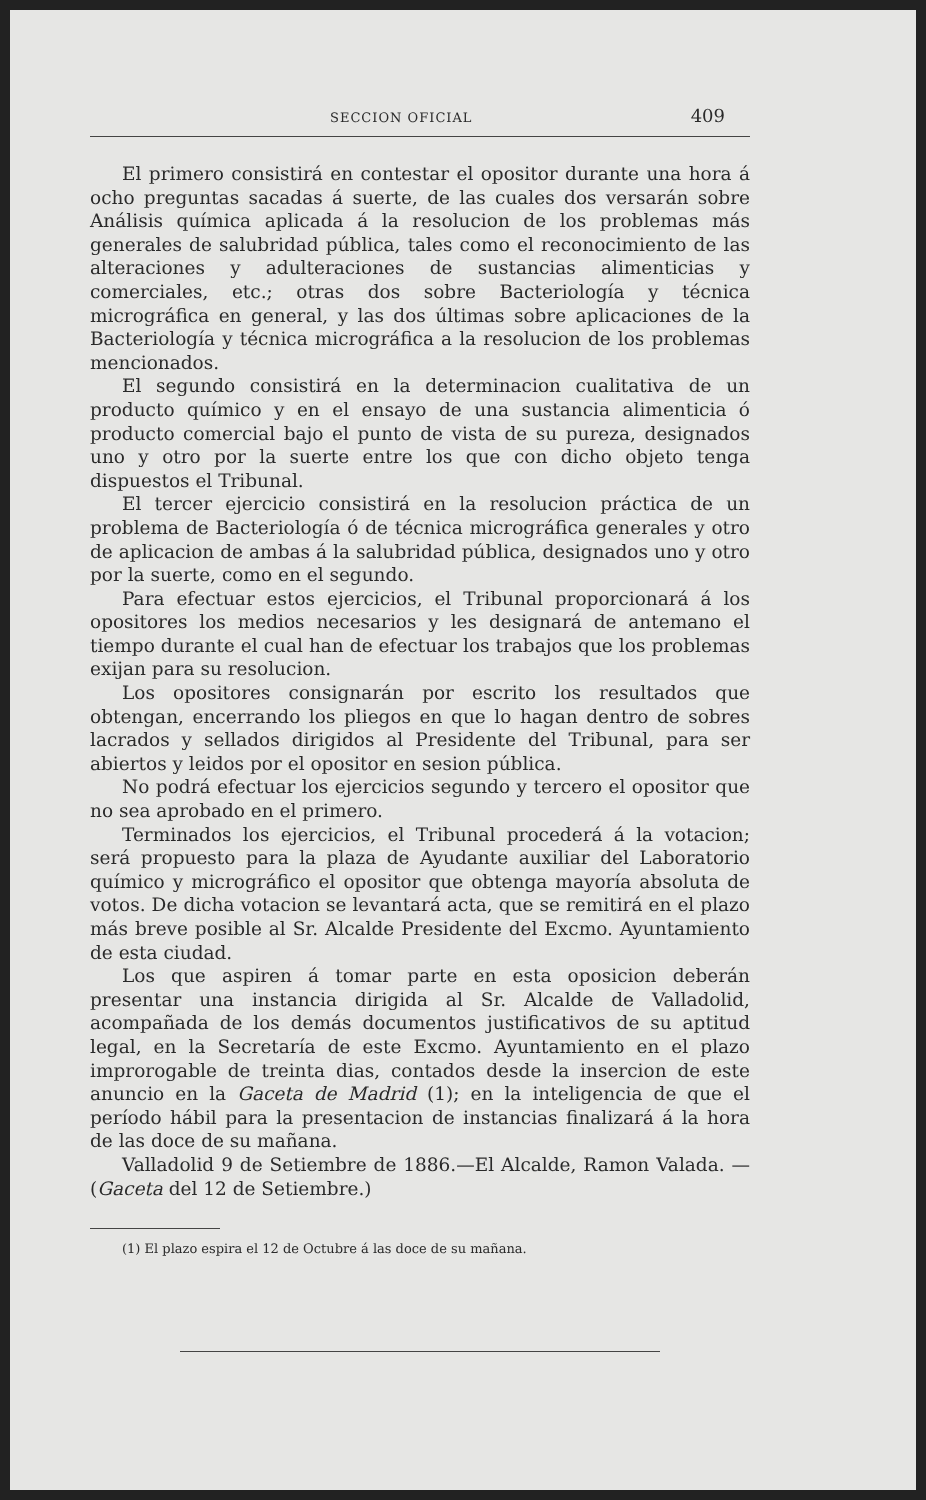SECCION OFICIAL 409
El primero consistirá en contestar el opositor durante una hora á ocho preguntas sacadas á suerte, de las cuales dos versarán sobre Análisis química aplicada á la resolucion de los problemas más generales de salubridad pública, tales como el reconocimiento de las alteraciones y adulteraciones de sustancias alimenticias y comerciales, etc.; otras dos sobre Bacteriología y técnica micrográfica en general, y las dos últimas sobre aplicaciones de la Bacteriología y técnica micrográfica a la resolucion de los problemas mencionados.
El segundo consistirá en la determinacion cualitativa de un producto químico y en el ensayo de una sustancia alimenticia ó producto comercial bajo el punto de vista de su pureza, designados uno y otro por la suerte entre los que con dicho objeto tenga dispuestos el Tribunal.
El tercer ejercicio consistirá en la resolucion práctica de un problema de Bacteriología ó de técnica micrográfica generales y otro de aplicacion de ambas á la salubridad pública, designados uno y otro por la suerte, como en el segundo.
Para efectuar estos ejercicios, el Tribunal proporcionará á los opositores los medios necesarios y les designará de antemano el tiempo durante el cual han de efectuar los trabajos que los problemas exijan para su resolucion.
Los opositores consignarán por escrito los resultados que obtengan, encerrando los pliegos en que lo hagan dentro de sobres lacrados y sellados dirigidos al Presidente del Tribunal, para ser abiertos y leidos por el opositor en sesion pública.
No podrá efectuar los ejercicios segundo y tercero el opositor que no sea aprobado en el primero.
Terminados los ejercicios, el Tribunal procederá á la votacion; será propuesto para la plaza de Ayudante auxiliar del Laboratorio químico y micrográfico el opositor que obtenga mayoría absoluta de votos. De dicha votacion se levantará acta, que se remitirá en el plazo más breve posible al Sr. Alcalde Presidente del Excmo. Ayuntamiento de esta ciudad.
Los que aspiren á tomar parte en esta oposicion deberán presentar una instancia dirigida al Sr. Alcalde de Valladolid, acompañada de los demás documentos justificativos de su aptitud legal, en la Secretaría de este Excmo. Ayuntamiento en el plazo improrogable de treinta dias, contados desde la insercion de este anuncio en la Gaceta de Madrid (1); en la inteligencia de que el período hábil para la presentacion de instancias finalizará á la hora de las doce de su mañana.
Valladolid 9 de Setiembre de 1886.—El Alcalde, Ramon Valada. —(Gaceta del 12 de Setiembre.)
(1) El plazo espira el 12 de Octubre á las doce de su mañana.